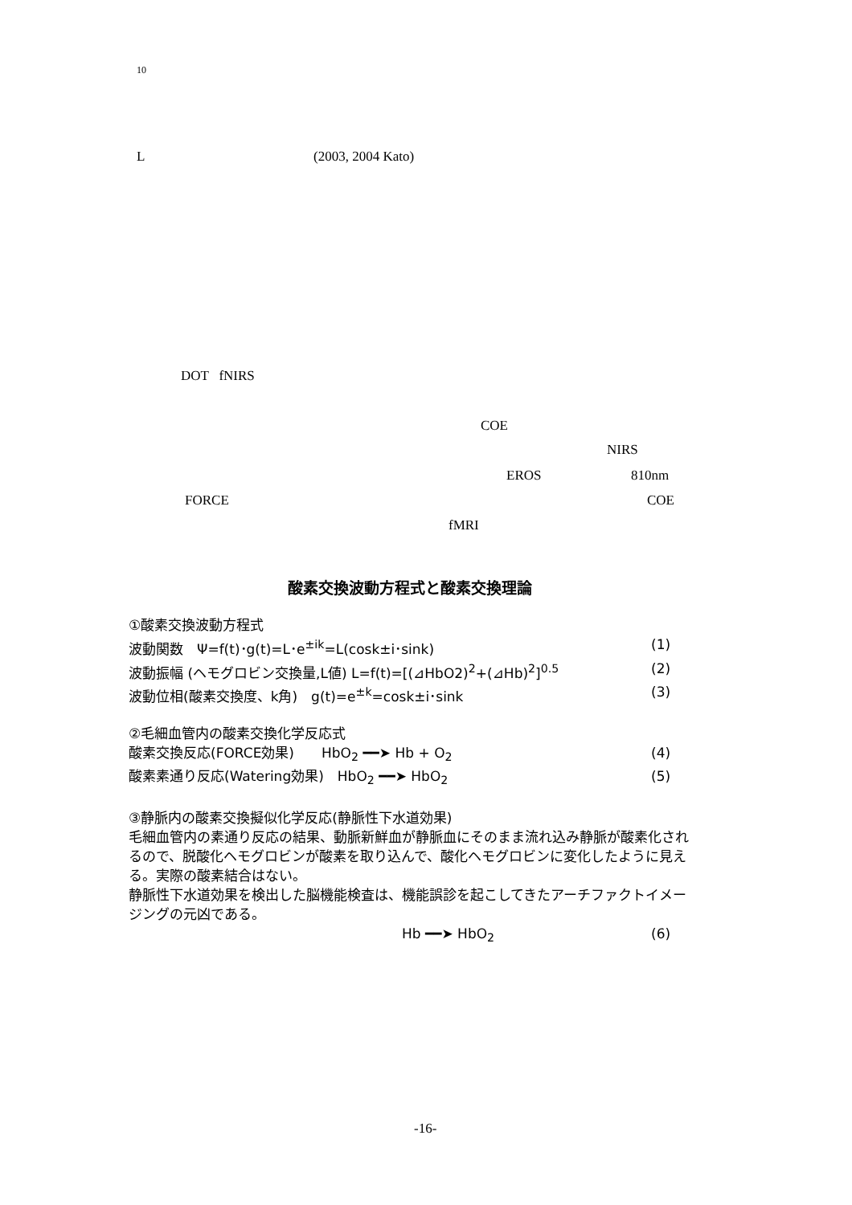10
L (2003, 2004 Kato)
DOT fNIRS
COE
NIRS
EROS 810nm
FORCE COE
fMRI
酸素交換波動方程式と酸素交換理論
①酸素交換波動方程式
波動関数　Ψ=f(t)･g(t)=L･e<sup>±ik</sup>=L(cosk±i･sink) (1)
波動振幅 (ヘモグロビン交換量,L値) L=f(t)=[(⊿HbO2)<sup>2</sup>+(⊿Hb)<sup>2</sup>]<sup>0.5</sup> (2)
波動位相(酸素交換度、k角)　g(t)=e<sup>±k</sup>=cosk±i･sink (3)
②毛細血管内の酸素交換化学反応式
酸素交換反応(FORCE効果)　　HbO<sub>2</sub> ━━➤ Hb + O<sub>2</sub> (4)
酸素素通り反応(Watering効果)　HbO<sub>2</sub> ━━➤ HbO<sub>2</sub> (5)
③静脈内の酸素交換擬似化学反応(静脈性下水道効果)
毛細血管内の素通り反応の結果、動脈新鮮血が静脈血にそのまま流れ込み静脈が酸素化されるので、脱酸化ヘモグロビンが酸素を取り込んで、酸化ヘモグロビンに変化したように見える。実際の酸素結合はない。
静脈性下水道効果を検出した脳機能検査は、機能誤診を起こしてきたアーチファクトイメージングの元凶である。
Hb ━━➤ HbO<sub>2</sub> (6)
-16-